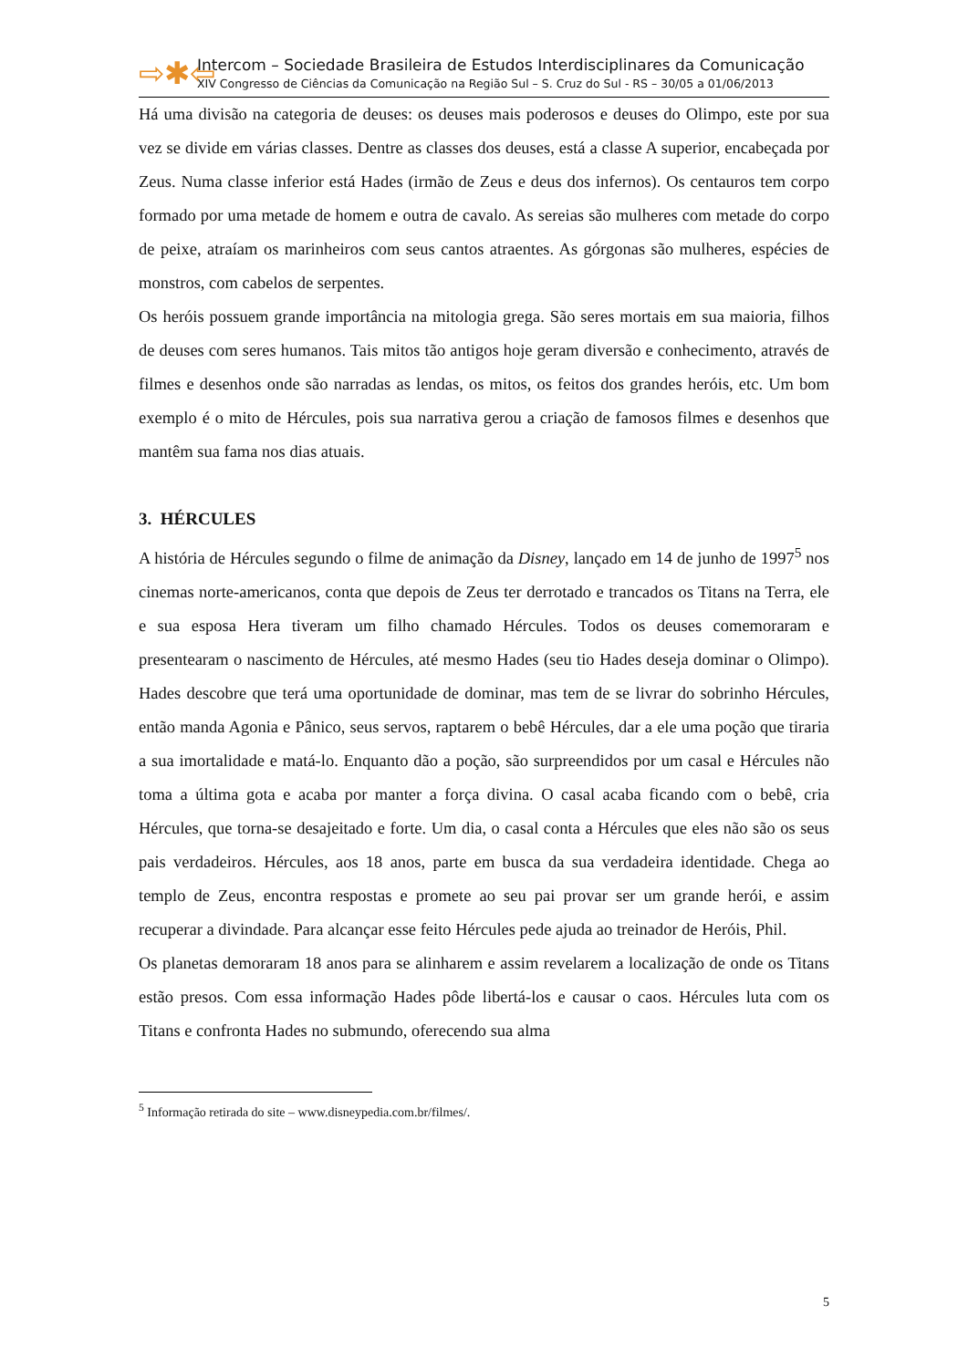⇨✱⇦
Intercom – Sociedade Brasileira de Estudos Interdisciplinares da Comunicação
XIV Congresso de Ciências da Comunicação na Região Sul – S. Cruz do Sul - RS – 30/05 a 01/06/2013
Há uma divisão na categoria de deuses: os deuses mais poderosos e deuses do Olimpo, este por sua vez se divide em várias classes. Dentre as classes dos deuses, está a classe A superior, encabeçada por Zeus. Numa classe inferior está Hades (irmão de Zeus e deus dos infernos). Os centauros tem corpo formado por uma metade de homem e outra de cavalo. As sereias são mulheres com metade do corpo de peixe, atraíam os marinheiros com seus cantos atraentes. As górgonas são mulheres, espécies de monstros, com cabelos de serpentes.
Os heróis possuem grande importância na mitologia grega. São seres mortais em sua maioria, filhos de deuses com seres humanos. Tais mitos tão antigos hoje geram diversão e conhecimento, através de filmes e desenhos onde são narradas as lendas, os mitos, os feitos dos grandes heróis, etc. Um bom exemplo é o mito de Hércules, pois sua narrativa gerou a criação de famosos filmes e desenhos que mantêm sua fama nos dias atuais.
3. HÉRCULES
A história de Hércules segundo o filme de animação da Disney, lançado em 14 de junho de 1997<sup>5</sup> nos cinemas norte-americanos, conta que depois de Zeus ter derrotado e trancados os Titans na Terra, ele e sua esposa Hera tiveram um filho chamado Hércules. Todos os deuses comemoraram e presentearam o nascimento de Hércules, até mesmo Hades (seu tio Hades deseja dominar o Olimpo). Hades descobre que terá uma oportunidade de dominar, mas tem de se livrar do sobrinho Hércules, então manda Agonia e Pânico, seus servos, raptarem o bebê Hércules, dar a ele uma poção que tiraria a sua imortalidade e matá-lo. Enquanto dão a poção, são surpreendidos por um casal e Hércules não toma a última gota e acaba por manter a força divina. O casal acaba ficando com o bebê, cria Hércules, que torna-se desajeitado e forte. Um dia, o casal conta a Hércules que eles não são os seus pais verdadeiros. Hércules, aos 18 anos, parte em busca da sua verdadeira identidade. Chega ao templo de Zeus, encontra respostas e promete ao seu pai provar ser um grande herói, e assim recuperar a divindade. Para alcançar esse feito Hércules pede ajuda ao treinador de Heróis, Phil.
Os planetas demoraram 18 anos para se alinharem e assim revelarem a localização de onde os Titans estão presos. Com essa informação Hades pôde libertá-los e causar o caos. Hércules luta com os Titans e confronta Hades no submundo, oferecendo sua alma
<sup>5</sup> Informação retirada do site – www.disneypedia.com.br/filmes/.
5